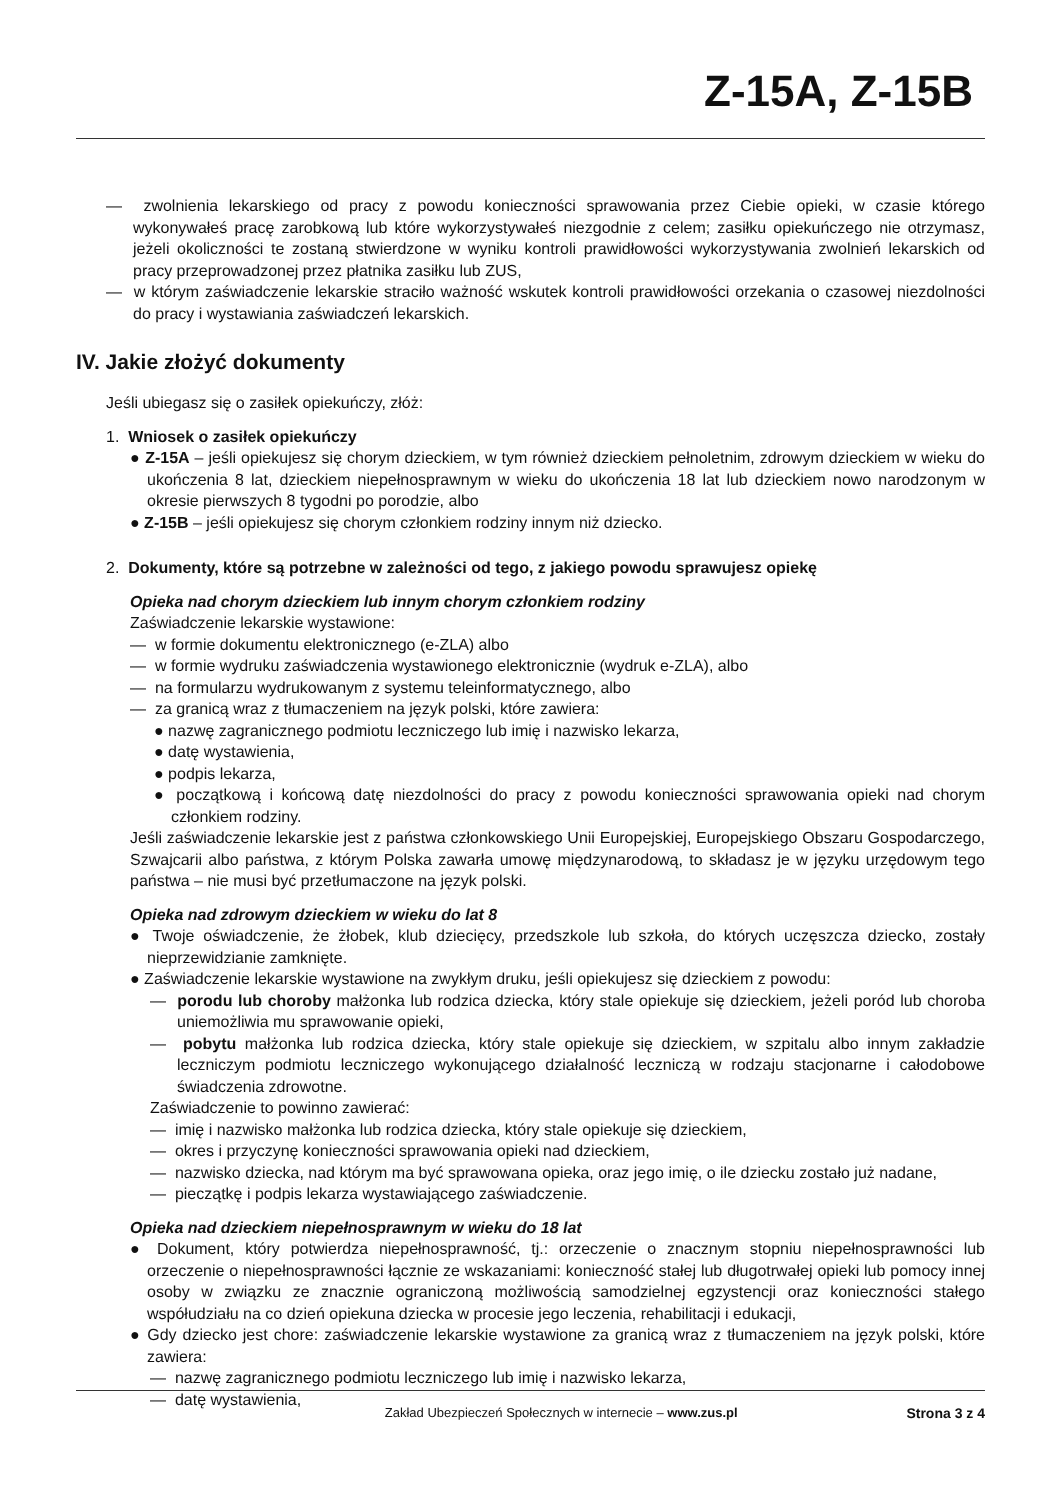Z-15A, Z-15B
— zwolnienia lekarskiego od pracy z powodu konieczności sprawowania przez Ciebie opieki, w czasie którego wykonywałeś pracę zarobkową lub które wykorzystywałeś niezgodnie z celem; zasiłku opiekuńczego nie otrzymasz, jeżeli okoliczności te zostaną stwierdzone w wyniku kontroli prawidłowości wykorzystywania zwolnień lekarskich od pracy przeprowadzonej przez płatnika zasiłku lub ZUS,
— w którym zaświadczenie lekarskie straciło ważność wskutek kontroli prawidłowości orzekania o czasowej niezdolności do pracy i wystawiania zaświadczeń lekarskich.
IV. Jakie złożyć dokumenty
Jeśli ubiegasz się o zasiłek opiekuńczy, złóż:
1. Wniosek o zasiłek opiekuńczy
● Z-15A – jeśli opiekujesz się chorym dzieckiem, w tym również dzieckiem pełnoletnim, zdrowym dzieckiem w wieku do ukończenia 8 lat, dzieckiem niepełnosprawnym w wieku do ukończenia 18 lat lub dzieckiem nowo narodzonym w okresie pierwszych 8 tygodni po porodzie, albo
● Z-15B – jeśli opiekujesz się chorym członkiem rodziny innym niż dziecko.
2. Dokumenty, które są potrzebne w zależności od tego, z jakiego powodu sprawujesz opiekę
Opieka nad chorym dzieckiem lub innym chorym członkiem rodziny
Zaświadczenie lekarskie wystawione:
— w formie dokumentu elektronicznego (e-ZLA) albo
— w formie wydruku zaświadczenia wystawionego elektronicznie (wydruk e-ZLA), albo
— na formularzu wydrukowanym z systemu teleinformatycznego, albo
— za granicą wraz z tłumaczeniem na język polski, które zawiera:
● nazwę zagranicznego podmiotu leczniczego lub imię i nazwisko lekarza,
● datę wystawienia,
● podpis lekarza,
● początkową i końcową datę niezdolności do pracy z powodu konieczności sprawowania opieki nad chorym członkiem rodziny.
Jeśli zaświadczenie lekarskie jest z państwa członkowskiego Unii Europejskiej, Europejskiego Obszaru Gospodarczego, Szwajcarii albo państwa, z którym Polska zawarła umowę międzynarodową, to składasz je w języku urzędowym tego państwa – nie musi być przetłumaczone na język polski.
Opieka nad zdrowym dzieckiem w wieku do lat 8
● Twoje oświadczenie, że żłobek, klub dziecięcy, przedszkole lub szkoła, do których uczęszcza dziecko, zostały nieprzewidzianie zamknięte.
● Zaświadczenie lekarskie wystawione na zwykłym druku, jeśli opiekujesz się dzieckiem z powodu:
— porodu lub choroby małżonka lub rodzica dziecka, który stale opiekuje się dzieckiem, jeżeli poród lub choroba uniemożliwia mu sprawowanie opieki,
— pobytu małżonka lub rodzica dziecka, który stale opiekuje się dzieckiem, w szpitalu albo innym zakładzie leczniczym podmiotu leczniczego wykonującego działalność leczniczą w rodzaju stacjonarne i całodobowe świadczenia zdrowotne.
Zaświadczenie to powinno zawierać:
— imię i nazwisko małżonka lub rodzica dziecka, który stale opiekuje się dzieckiem,
— okres i przyczynę konieczności sprawowania opieki nad dzieckiem,
— nazwisko dziecka, nad którym ma być sprawowana opieka, oraz jego imię, o ile dziecku zostało już nadane,
— pieczątkę i podpis lekarza wystawiającego zaświadczenie.
Opieka nad dzieckiem niepełnosprawnym w wieku do 18 lat
● Dokument, który potwierdza niepełnosprawność, tj.: orzeczenie o znacznym stopniu niepełnosprawności lub orzeczenie o niepełnosprawności łącznie ze wskazaniami: konieczność stałej lub długotrwałej opieki lub pomocy innej osoby w związku ze znacznie ograniczoną możliwością samodzielnej egzystencji oraz konieczności stałego współudziału na co dzień opiekuna dziecka w procesie jego leczenia, rehabilitacji i edukacji,
● Gdy dziecko jest chore: zaświadczenie lekarskie wystawione za granicą wraz z tłumaczeniem na język polski, które zawiera:
— nazwę zagranicznego podmiotu leczniczego lub imię i nazwisko lekarza,
— datę wystawienia,
Zakład Ubezpieczeń Społecznych w internecie – www.zus.pl Strona 3 z 4